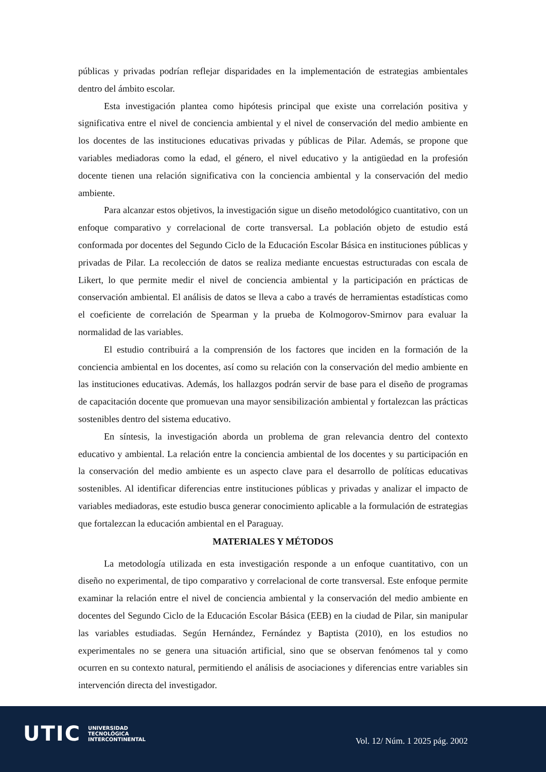públicas y privadas podrían reflejar disparidades en la implementación de estrategias ambientales dentro del ámbito escolar.
Esta investigación plantea como hipótesis principal que existe una correlación positiva y significativa entre el nivel de conciencia ambiental y el nivel de conservación del medio ambiente en los docentes de las instituciones educativas privadas y públicas de Pilar. Además, se propone que variables mediadoras como la edad, el género, el nivel educativo y la antigüedad en la profesión docente tienen una relación significativa con la conciencia ambiental y la conservación del medio ambiente.
Para alcanzar estos objetivos, la investigación sigue un diseño metodológico cuantitativo, con un enfoque comparativo y correlacional de corte transversal. La población objeto de estudio está conformada por docentes del Segundo Ciclo de la Educación Escolar Básica en instituciones públicas y privadas de Pilar. La recolección de datos se realiza mediante encuestas estructuradas con escala de Likert, lo que permite medir el nivel de conciencia ambiental y la participación en prácticas de conservación ambiental. El análisis de datos se lleva a cabo a través de herramientas estadísticas como el coeficiente de correlación de Spearman y la prueba de Kolmogorov-Smirnov para evaluar la normalidad de las variables.
El estudio contribuirá a la comprensión de los factores que inciden en la formación de la conciencia ambiental en los docentes, así como su relación con la conservación del medio ambiente en las instituciones educativas. Además, los hallazgos podrán servir de base para el diseño de programas de capacitación docente que promuevan una mayor sensibilización ambiental y fortalezcan las prácticas sostenibles dentro del sistema educativo.
En síntesis, la investigación aborda un problema de gran relevancia dentro del contexto educativo y ambiental. La relación entre la conciencia ambiental de los docentes y su participación en la conservación del medio ambiente es un aspecto clave para el desarrollo de políticas educativas sostenibles. Al identificar diferencias entre instituciones públicas y privadas y analizar el impacto de variables mediadoras, este estudio busca generar conocimiento aplicable a la formulación de estrategias que fortalezcan la educación ambiental en el Paraguay.
MATERIALES Y MÉTODOS
La metodología utilizada en esta investigación responde a un enfoque cuantitativo, con un diseño no experimental, de tipo comparativo y correlacional de corte transversal. Este enfoque permite examinar la relación entre el nivel de conciencia ambiental y la conservación del medio ambiente en docentes del Segundo Ciclo de la Educación Escolar Básica (EEB) en la ciudad de Pilar, sin manipular las variables estudiadas. Según Hernández, Fernández y Baptista (2010), en los estudios no experimentales no se genera una situación artificial, sino que se observan fenómenos tal y como ocurren en su contexto natural, permitiendo el análisis de asociaciones y diferencias entre variables sin intervención directa del investigador.
UTIC UNIVERSIDAD
TECNOLÓGICA
INTERCONTINENTAL
Vol. 12/ Núm. 1 2025 pág. 2002